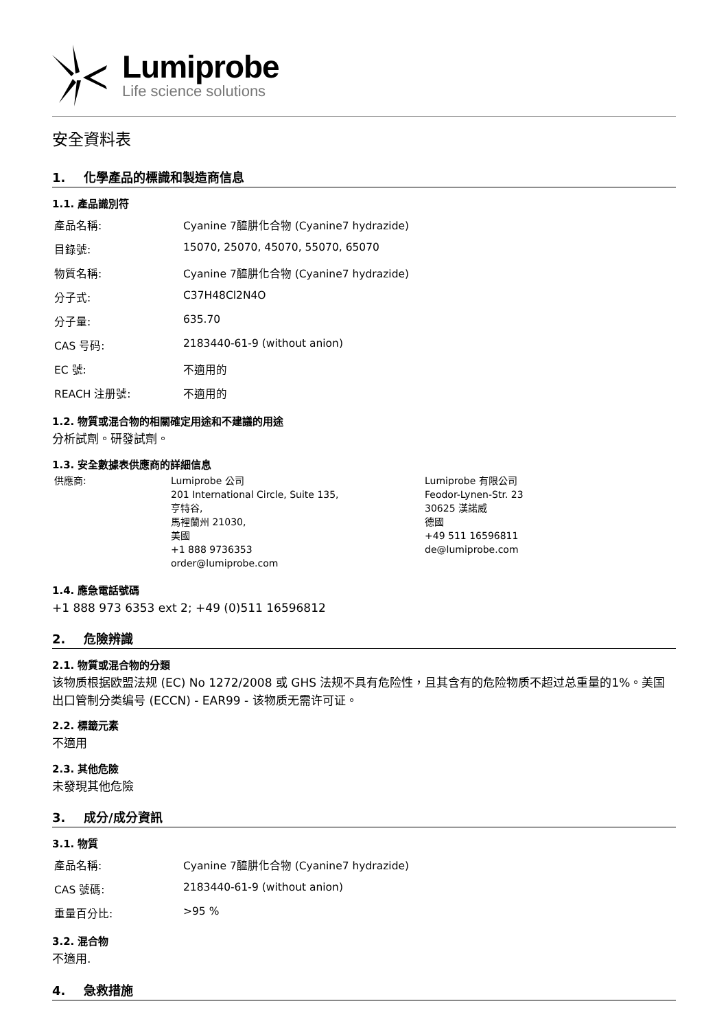Lumiprobe
Life science solutions
安全資料表
1. 化學產品的標識和製造商信息
1.1. 產品識別符
| 產品名稱: | Cyanine 7醯肼化合物 (Cyanine7 hydrazide) |
| 目錄號: | 15070, 25070, 45070, 55070, 65070 |
| 物質名稱: | Cyanine 7醯肼化合物 (Cyanine7 hydrazide) |
| 分子式: | C37H48Cl2N4O |
| 分子量: | 635.70 |
| CAS 号码: | 2183440-61-9 (without anion) |
| EC 號: | 不適用的 |
| REACH 注册號: | 不適用的 |
1.2. 物質或混合物的相關確定用途和不建議的用途
分析試劑。研發試劑。
1.3. 安全數據表供應商的詳細信息
供應商: Lumiprobe 公司
201 International Circle, Suite 135,
亨特谷,
馬裡蘭州 21030,
美國
+1 888 9736353
order@lumiprobe.com
Lumiprobe 有限公司
Feodor-Lynen-Str. 23
30625 漢諾威
德國
+49 511 16596811
de@lumiprobe.com
1.4. 應急電話號碼
+1 888 973 6353 ext 2; +49 (0)511 16596812
2. 危險辨識
2.1. 物質或混合物的分類
该物质根据欧盟法规 (EC) No 1272/2008 或 GHS 法规不具有危险性，且其含有的危险物质不超过总重量的1%。美国出口管制分类编号 (ECCN) - EAR99 - 该物质无需许可证。
2.2. 標籤元素
不適用
2.3. 其他危險
未發現其他危險
3. 成分/成分資訊
3.1. 物質
| 產品名稱: | Cyanine 7醯肼化合物 (Cyanine7 hydrazide) |
| CAS 號碼: | 2183440-61-9 (without anion) |
| 重量百分比: | >95 % |
3.2. 混合物
不適用.
4. 急救措施